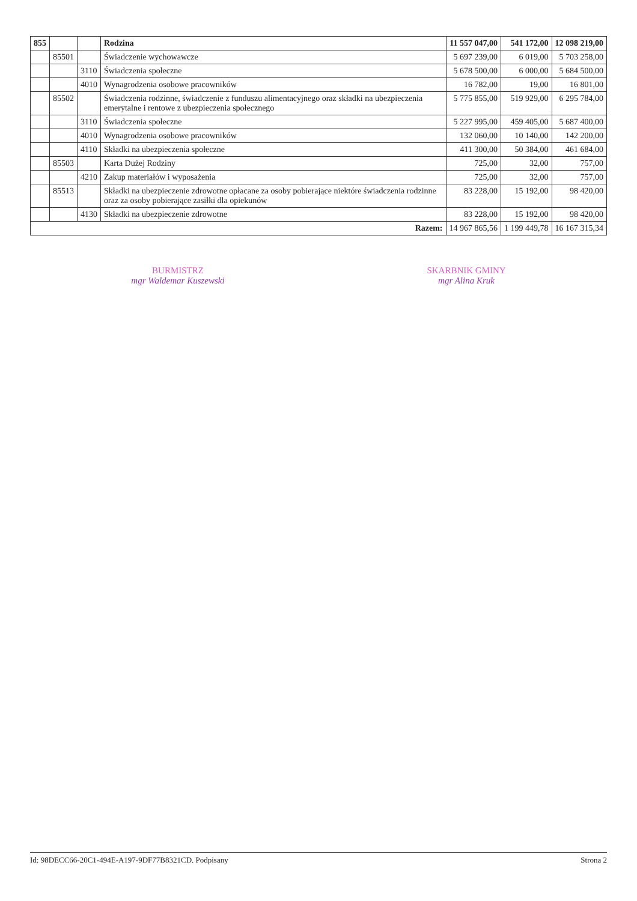| 855 | | | Rodzina | 11 557 047,00 | 541 172,00 | 12 098 219,00 |
| | 85501 | | Świadczenie wychowawcze | 5 697 239,00 | 6 019,00 | 5 703 258,00 |
| | | 3110 | Świadczenia społeczne | 5 678 500,00 | 6 000,00 | 5 684 500,00 |
| | | 4010 | Wynagrodzenia osobowe pracowników | 16 782,00 | 19,00 | 16 801,00 |
| | 85502 | | Świadczenia rodzinne, świadczenie z funduszu alimentacyjnego oraz składki na ubezpieczenia emerytalne i rentowe z ubezpieczenia społecznego | 5 775 855,00 | 519 929,00 | 6 295 784,00 |
| | | 3110 | Świadczenia społeczne | 5 227 995,00 | 459 405,00 | 5 687 400,00 |
| | | 4010 | Wynagrodzenia osobowe pracowników | 132 060,00 | 10 140,00 | 142 200,00 |
| | | 4110 | Składki na ubezpieczenia społeczne | 411 300,00 | 50 384,00 | 461 684,00 |
| | 85503 | | Karta Dużej Rodziny | 725,00 | 32,00 | 757,00 |
| | | 4210 | Zakup materiałów i wyposażenia | 725,00 | 32,00 | 757,00 |
| | 85513 | | Składki na ubezpieczenie zdrowotne opłacane za osoby pobierające niektóre świadczenia rodzinne oraz za osoby pobierające zasiłki dla opiekunów | 83 228,00 | 15 192,00 | 98 420,00 |
| | | 4130 | Składki na ubezpieczenie zdrowotne | 83 228,00 | 15 192,00 | 98 420,00 |
| Razem: | | | | 14 967 865,56 | 1 199 449,78 | 16 167 315,34 |
BURMISTRZ
mgr Waldemar Kuszewski
SKARBNIK GMINY
mgr Alina Kruk
Id: 98DECC66-20C1-494E-A197-9DF77B8321CD. Podpisany Strona 2